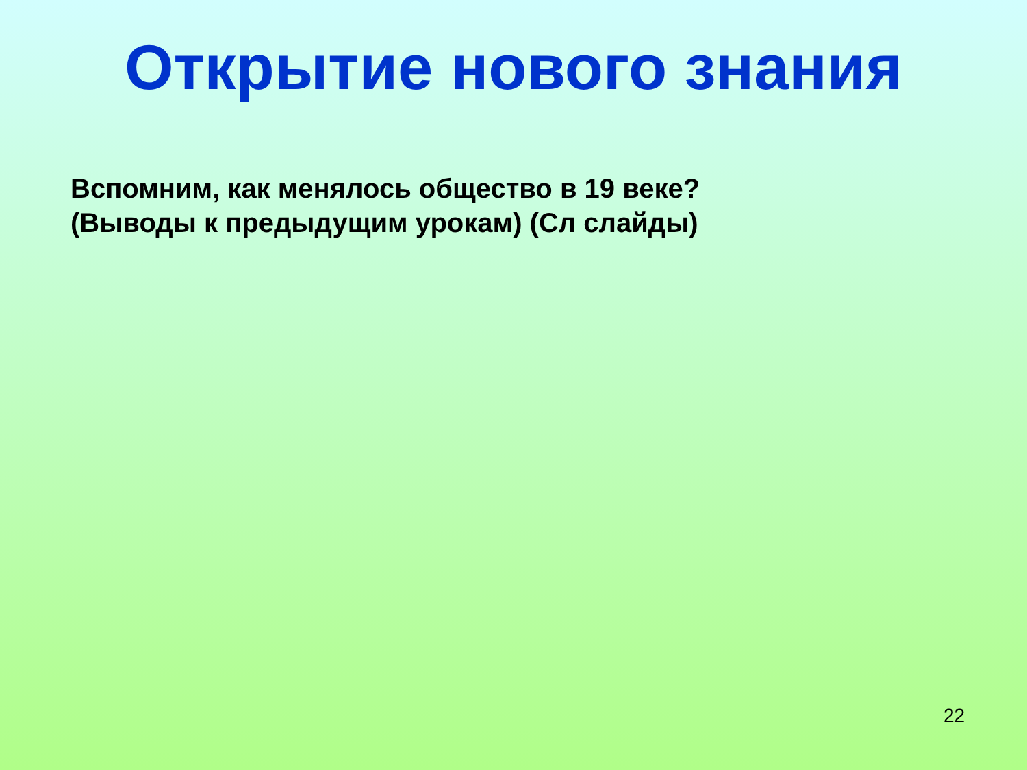Открытие нового знания
Вспомним, как менялось общество в 19 веке?
(Выводы к предыдущим урокам) (Сл слайды)
22